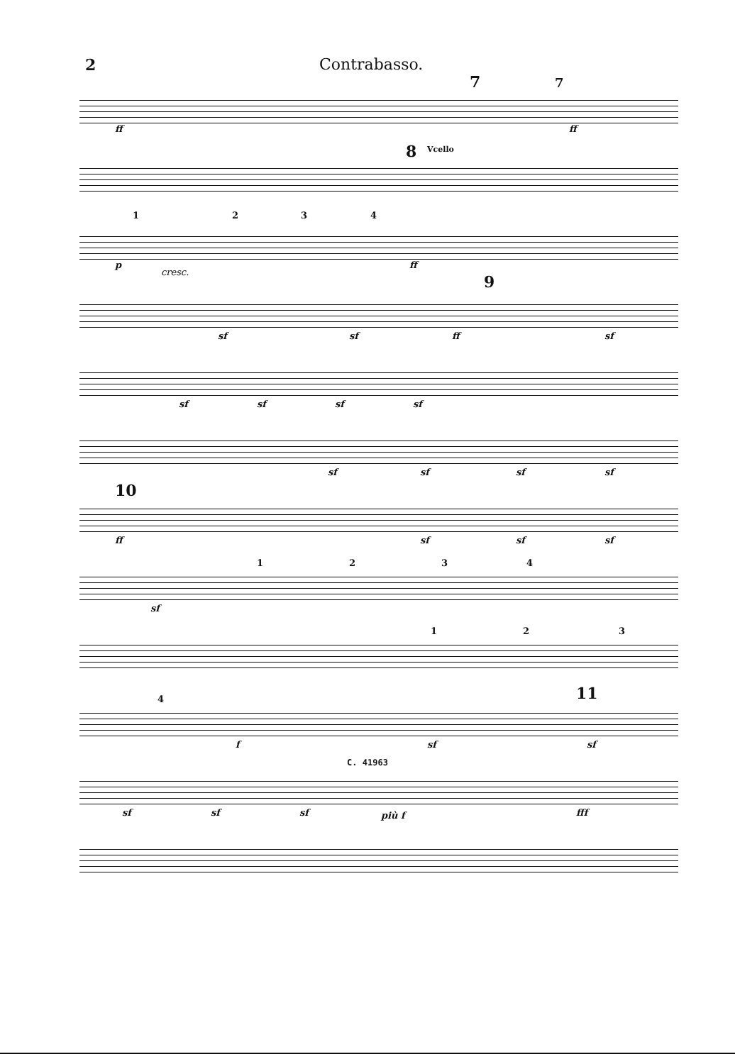2 Contrabasso.
ff
7 7
ff
8 Vcello
1 2 3 4
p
cresc.
ff
9
sf sf ff sf
sf sf sf sf
sf sf sf sf
10
ff sf sf sf
1 2 3 4
sf
1 2 3
4 11
f sf sf
sf sf sf più f fff
C. 41963